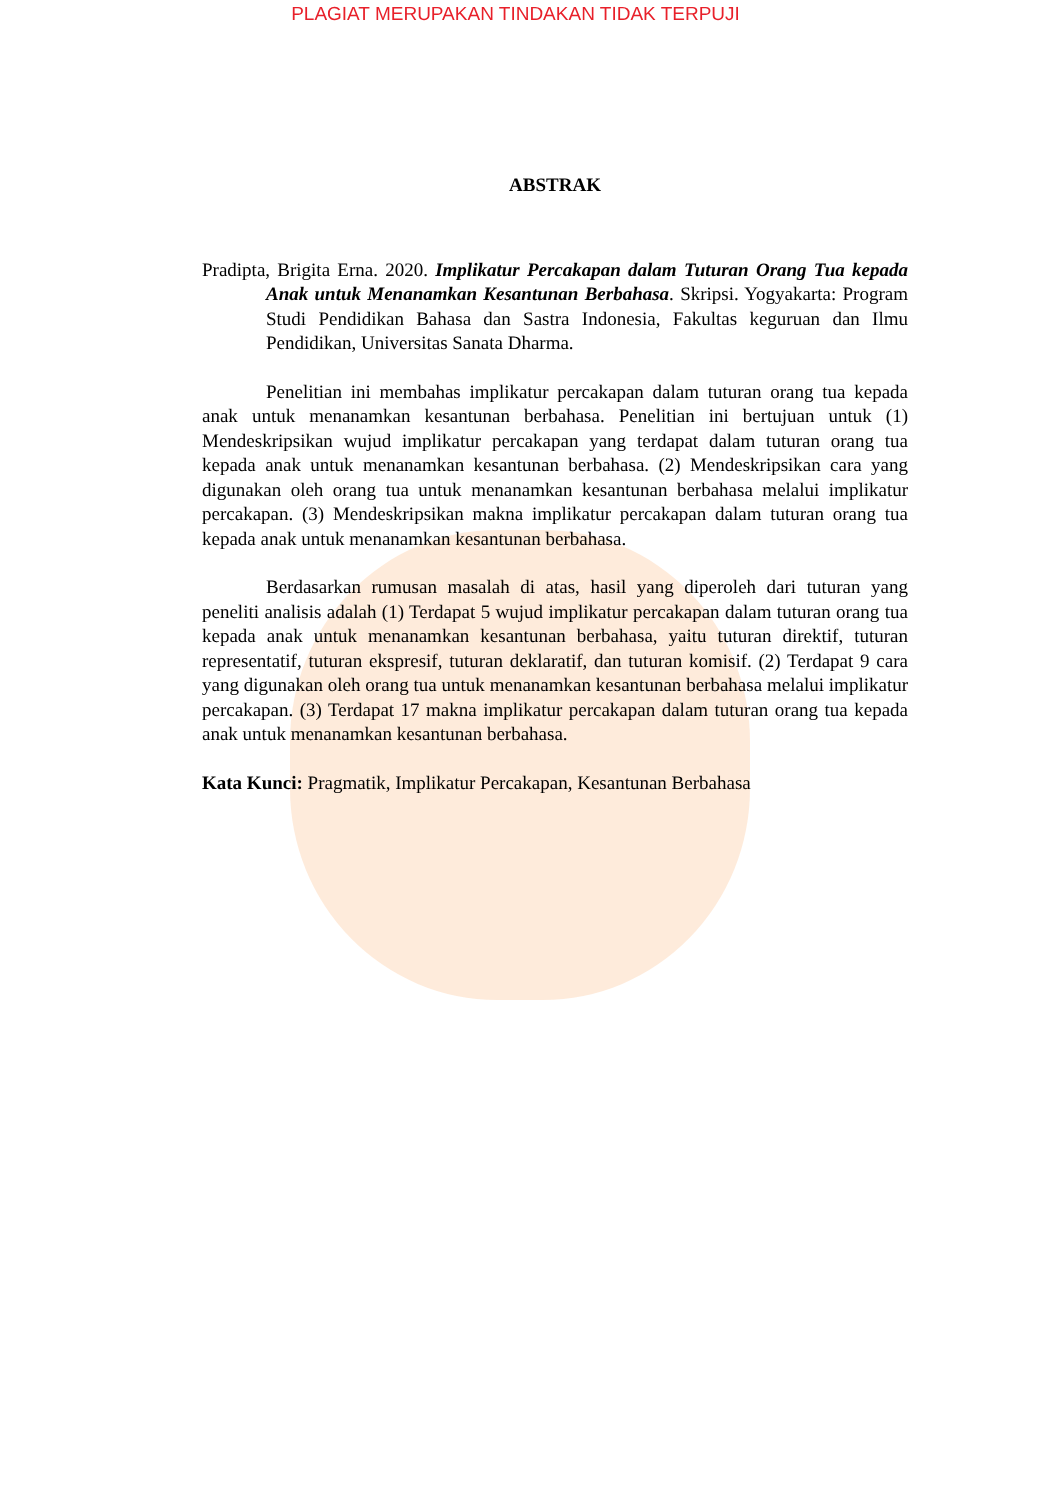PLAGIAT MERUPAKAN TINDAKAN TIDAK TERPUJI
ABSTRAK
Pradipta, Brigita Erna. 2020. Implikatur Percakapan dalam Tuturan Orang Tua kepada Anak untuk Menanamkan Kesantunan Berbahasa. Skripsi. Yogyakarta: Program Studi Pendidikan Bahasa dan Sastra Indonesia, Fakultas keguruan dan Ilmu Pendidikan, Universitas Sanata Dharma.
Penelitian ini membahas implikatur percakapan dalam tuturan orang tua kepada anak untuk menanamkan kesantunan berbahasa. Penelitian ini bertujuan untuk (1) Mendeskripsikan wujud implikatur percakapan yang terdapat dalam tuturan orang tua kepada anak untuk menanamkan kesantunan berbahasa. (2) Mendeskripsikan cara yang digunakan oleh orang tua untuk menanamkan kesantunan berbahasa melalui implikatur percakapan. (3) Mendeskripsikan makna implikatur percakapan dalam tuturan orang tua kepada anak untuk menanamkan kesantunan berbahasa.
Berdasarkan rumusan masalah di atas, hasil yang diperoleh dari tuturan yang peneliti analisis adalah (1) Terdapat 5 wujud implikatur percakapan dalam tuturan orang tua kepada anak untuk menanamkan kesantunan berbahasa, yaitu tuturan direktif, tuturan representatif, tuturan ekspresif, tuturan deklaratif, dan tuturan komisif. (2) Terdapat 9 cara yang digunakan oleh orang tua untuk menanamkan kesantunan berbahasa melalui implikatur percakapan. (3) Terdapat 17 makna implikatur percakapan dalam tuturan orang tua kepada anak untuk menanamkan kesantunan berbahasa.
Kata Kunci: Pragmatik, Implikatur Percakapan, Kesantunan Berbahasa